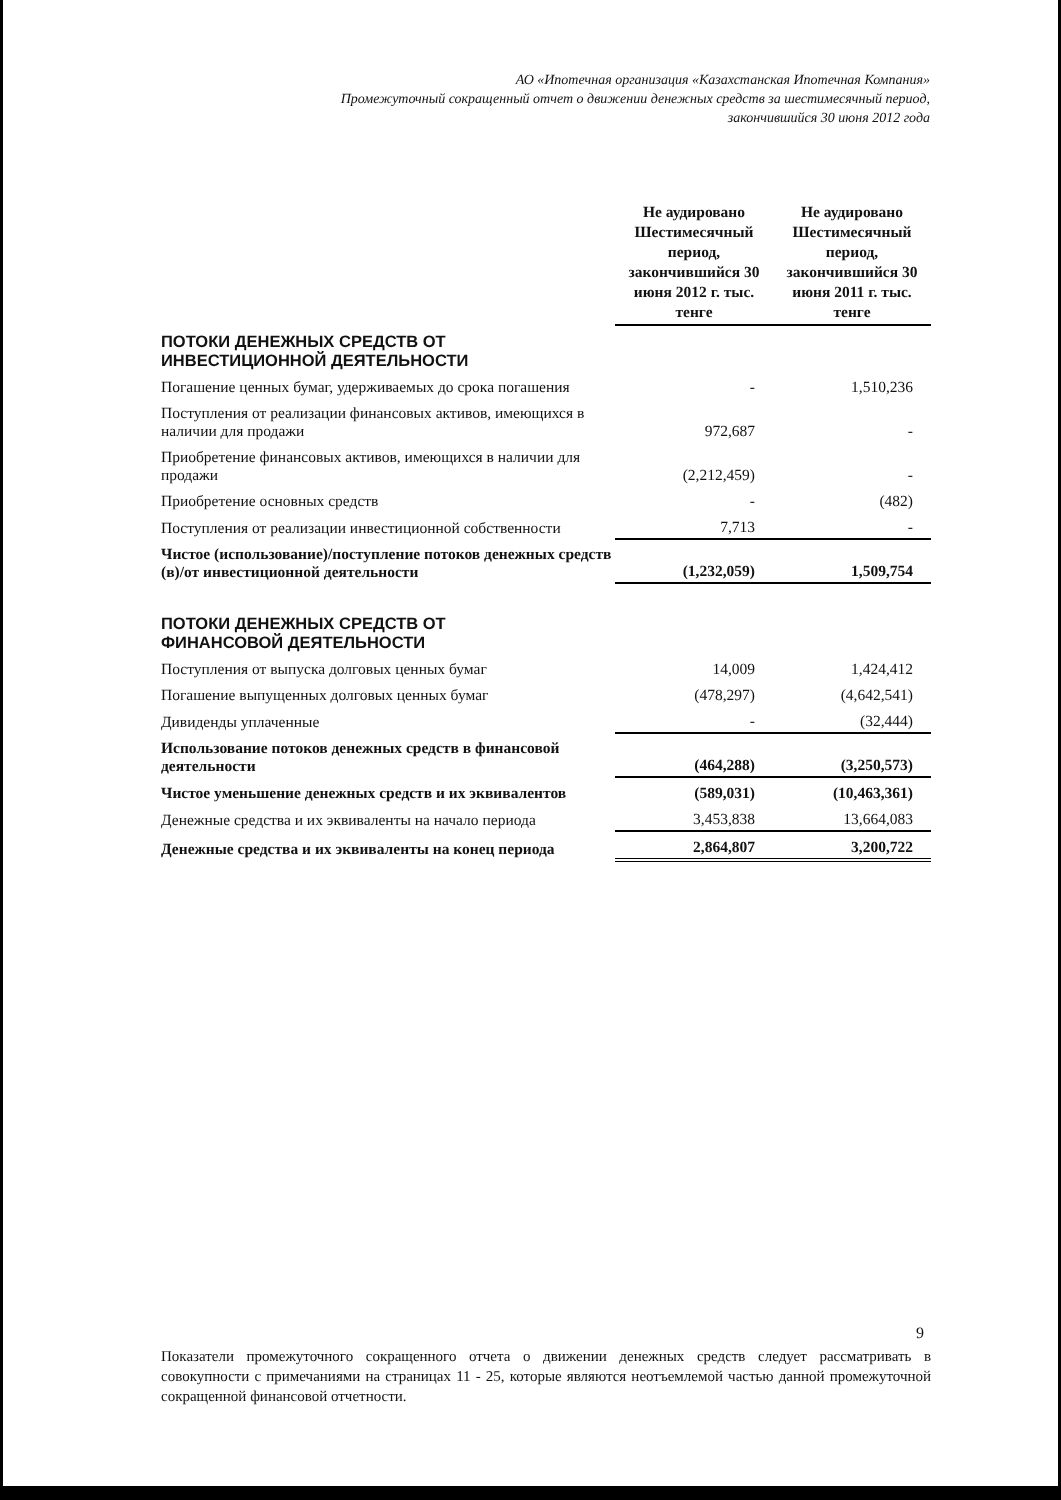АО «Ипотечная организация «Казахстанская Ипотечная Компания»
Промежуточный сокращенный отчет о движении денежных средств за шестимесячный период,
закончившийся 30 июня 2012 года
| | Не аудировано Шестимесячный период, закончившийся 30 июня 2012 г. тыс. тенге | | Не аудировано Шестимесячный период, закончившийся 30 июня 2011 г. тыс. тенге |
| --- | --- | --- | --- |
| ПОТОКИ ДЕНЕЖНЫХ СРЕДСТВ ОТ ИНВЕСТИЦИОННОЙ ДЕЯТЕЛЬНОСТИ | | | |
| Погашение ценных бумаг, удерживаемых до срока погашения | - | | 1,510,236 |
| Поступления от реализации финансовых активов, имеющихся в наличии для продажи | 972,687 | | - |
| Приобретение финансовых активов, имеющихся в наличии для продажи | (2,212,459) | | - |
| Приобретение основных средств | - | | (482) |
| Поступления от реализации инвестиционной собственности | 7,713 | | - |
| Чистое (использование)/поступление потоков денежных средств (в)/от инвестиционной деятельности | (1,232,059) | | 1,509,754 |
| ПОТОКИ ДЕНЕЖНЫХ СРЕДСТВ ОТ ФИНАНСОВОЙ ДЕЯТЕЛЬНОСТИ | | | |
| Поступления от выпуска долговых ценных бумаг | 14,009 | | 1,424,412 |
| Погашение выпущенных долговых ценных бумаг | (478,297) | | (4,642,541) |
| Дивиденды уплаченные | - | | (32,444) |
| Использование потоков денежных средств в финансовой деятельности | (464,288) | | (3,250,573) |
| Чистое уменьшение денежных средств и их эквивалентов | (589,031) | | (10,463,361) |
| Денежные средства и их эквиваленты на начало периода | 3,453,838 | | 13,664,083 |
| Денежные средства и их эквиваленты на конец периода | 2,864,807 | | 3,200,722 |
9
Показатели промежуточного сокращенного отчета о движении денежных средств следует рассматривать в совокупности с примечаниями на страницах 11 - 25, которые являются неотъемлемой частью данной промежуточной сокращенной финансовой отчетности.